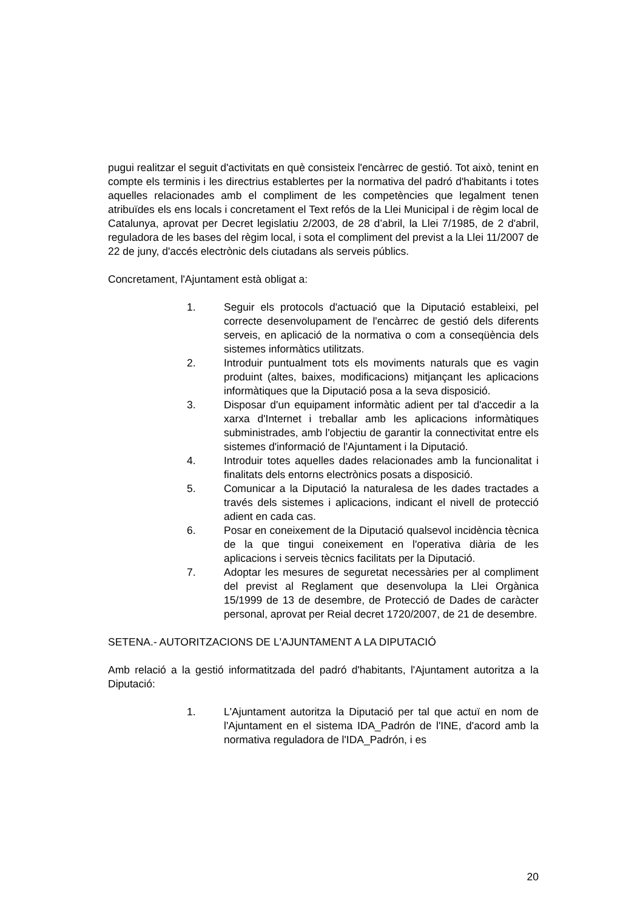pugui realitzar el seguit d'activitats en què consisteix l'encàrrec de gestió. Tot això, tenint en compte els terminis i les directrius establertes per la normativa del padró d'habitants i totes aquelles relacionades amb el compliment de les competències que legalment tenen atribuïdes els ens locals i concretament el Text refós de la Llei Municipal i de règim local de Catalunya, aprovat per Decret legislatiu 2/2003, de 28 d’abril, la Llei 7/1985, de 2 d'abril, reguladora de les bases del règim local, i sota el compliment del previst a la Llei 11/2007 de 22 de juny, d'accés electrònic dels ciutadans als serveis públics.
Concretament, l'Ajuntament està obligat a:
1. Seguir els protocols d'actuació que la Diputació estableixi, pel correcte desenvolupament de l'encàrrec de gestió dels diferents serveis, en aplicació de la normativa o com a conseqüència dels sistemes informàtics utilitzats.
2. Introduir puntualment tots els moviments naturals que es vagin produint (altes, baixes, modificacions) mitjançant les aplicacions informàtiques que la Diputació posa a la seva disposició.
3. Disposar d'un equipament informàtic adient per tal d'accedir a la xarxa d'Internet i treballar amb les aplicacions informàtiques subministrades, amb l'objectiu de garantir la connectivitat entre els sistemes d'informació de l'Ajuntament i la Diputació.
4. Introduir totes aquelles dades relacionades amb la funcionalitat i finalitats dels entorns electrònics posats a disposició.
5. Comunicar a la Diputació la naturalesa de les dades tractades a través dels sistemes i aplicacions, indicant el nivell de protecció adient en cada cas.
6. Posar en coneixement de la Diputació qualsevol incidència tècnica de la que tingui coneixement en l'operativa diària de les aplicacions i serveis tècnics facilitats per la Diputació.
7. Adoptar les mesures de seguretat necessàries per al compliment del previst al Reglament que desenvolupa la Llei Orgànica 15/1999 de 13 de desembre, de Protecció de Dades de caràcter personal, aprovat per Reial decret 1720/2007, de 21 de desembre.
SETENA.- AUTORITZACIONS DE L'AJUNTAMENT A LA DIPUTACIÓ
Amb relació a la gestió informatitzada del padró d'habitants, l'Ajuntament autoritza a la Diputació:
1. L'Ajuntament autoritza la Diputació per tal que actuï en nom de l'Ajuntament en el sistema IDA_Padrón de l'INE, d'acord amb la normativa reguladora de l'IDA_Padrón, i es
20